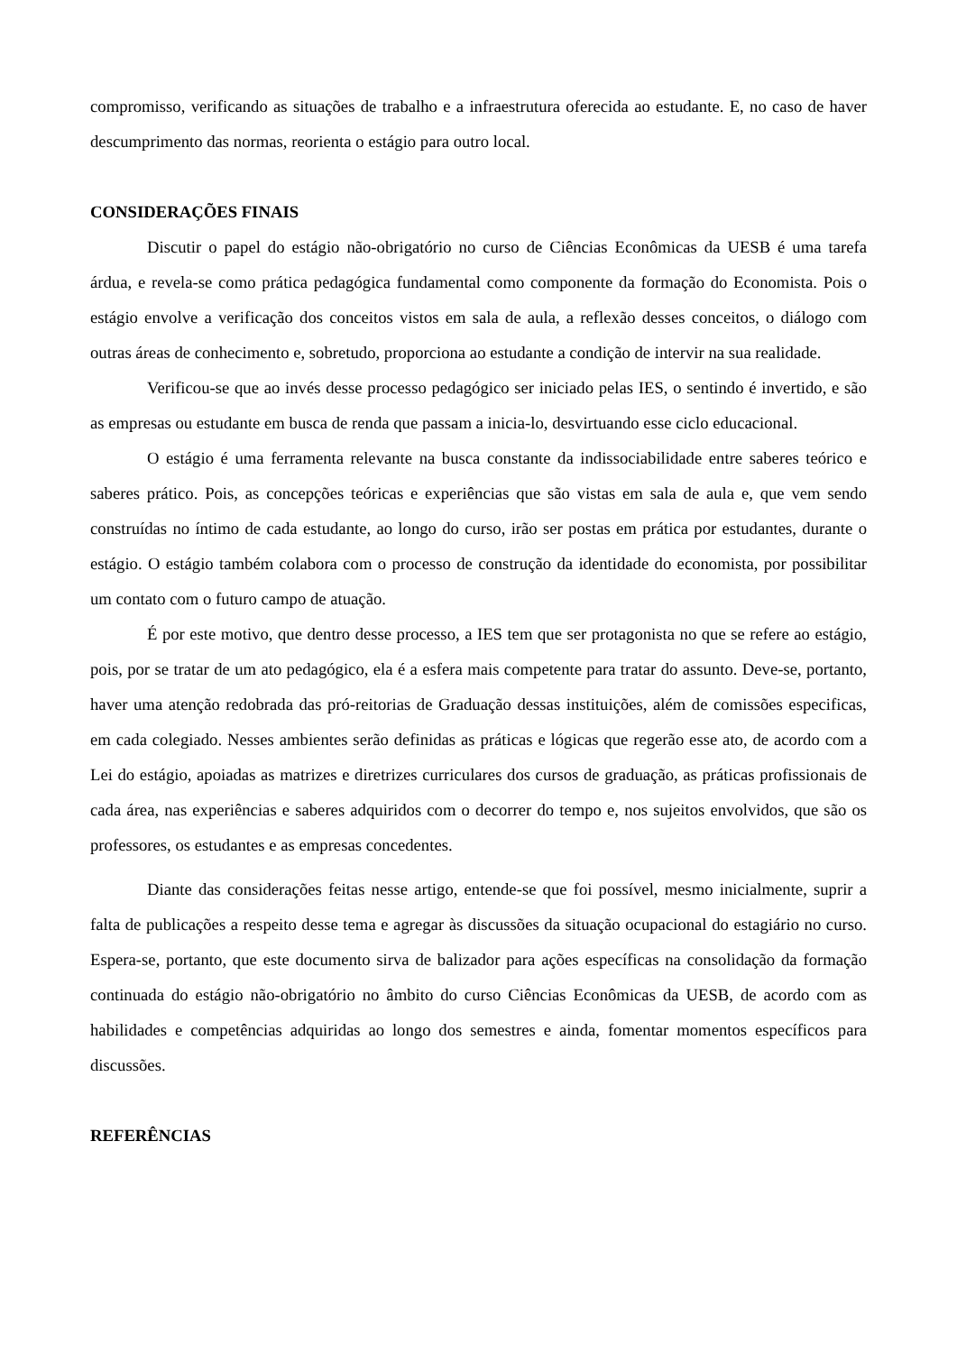compromisso, verificando as situações de trabalho e a infraestrutura oferecida ao estudante. E, no caso de haver descumprimento das normas, reorienta o estágio para outro local.
CONSIDERAÇÕES FINAIS
Discutir o papel do estágio não-obrigatório no curso de Ciências Econômicas da UESB é uma tarefa árdua, e revela-se como prática pedagógica fundamental como componente da formação do Economista. Pois o estágio envolve a verificação dos conceitos vistos em sala de aula, a reflexão desses conceitos, o diálogo com outras áreas de conhecimento e, sobretudo, proporciona ao estudante a condição de intervir na sua realidade.
Verificou-se que ao invés desse processo pedagógico ser iniciado pelas IES, o sentindo é invertido, e são as empresas ou estudante em busca de renda que passam a inicia-lo, desvirtuando esse ciclo educacional.
O estágio é uma ferramenta relevante na busca constante da indissociabilidade entre saberes teórico e saberes prático. Pois, as concepções teóricas e experiências que são vistas em sala de aula e, que vem sendo construídas no íntimo de cada estudante, ao longo do curso, irão ser postas em prática por estudantes, durante o estágio. O estágio também colabora com o processo de construção da identidade do economista, por possibilitar um contato com o futuro campo de atuação.
É por este motivo, que dentro desse processo, a IES tem que ser protagonista no que se refere ao estágio, pois, por se tratar de um ato pedagógico, ela é a esfera mais competente para tratar do assunto. Deve-se, portanto, haver uma atenção redobrada das pró-reitorias de Graduação dessas instituições, além de comissões especificas, em cada colegiado. Nesses ambientes serão definidas as práticas e lógicas que regerão esse ato, de acordo com a Lei do estágio, apoiadas as matrizes e diretrizes curriculares dos cursos de graduação, as práticas profissionais de cada área, nas experiências e saberes adquiridos com o decorrer do tempo e, nos sujeitos envolvidos, que são os professores, os estudantes e as empresas concedentes.
Diante das considerações feitas nesse artigo, entende-se que foi possível, mesmo inicialmente, suprir a falta de publicações a respeito desse tema e agregar às discussões da situação ocupacional do estagiário no curso. Espera-se, portanto, que este documento sirva de balizador para ações específicas na consolidação da formação continuada do estágio não-obrigatório no âmbito do curso Ciências Econômicas da UESB, de acordo com as habilidades e competências adquiridas ao longo dos semestres e ainda, fomentar momentos específicos para discussões.
REFERÊNCIAS